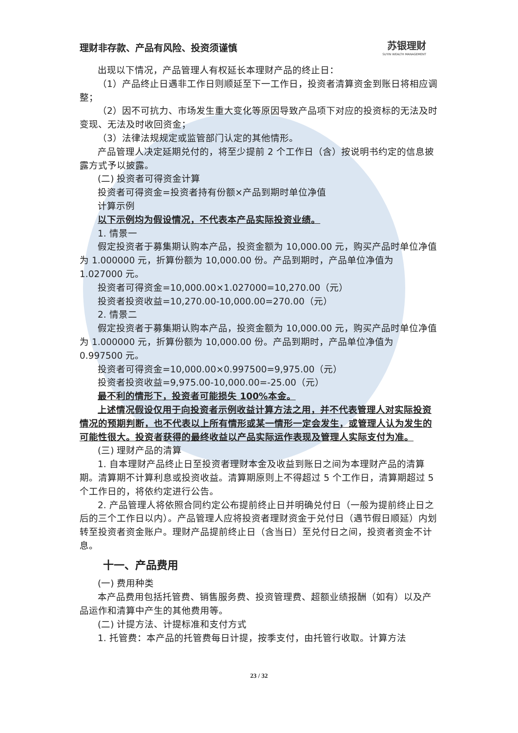理财非存款、产品有风险、投资须谨慎 苏银理财
SUYIN WEALTH MANAGEMENT
出现以下情况，产品管理人有权延长本理财产品的终止日：
（1）产品终止日遇非工作日则顺延至下一工作日，投资者清算资金到账日将相应调整；
（2）因不可抗力、市场发生重大变化等原因导致产品项下对应的投资标的无法及时变现、无法及时收回资金；
（3）法律法规规定或监管部门认定的其他情形。
产品管理人决定延期兑付的，将至少提前 2 个工作日（含）按说明书约定的信息披露方式予以披露。
(二) 投资者可得资金计算
投资者可得资金=投资者持有份额×产品到期时单位净值
计算示例
以下示例均为假设情况，不代表本产品实际投资业绩。
1. 情景一
假定投资者于募集期认购本产品，投资金额为 10,000.00 元，购买产品时单位净值为 1.000000 元，折算份额为 10,000.00 份。产品到期时，产品单位净值为 1.027000 元。
投资者可得资金=10,000.00×1.027000=10,270.00（元）
投资者投资收益=10,270.00-10,000.00=270.00（元）
2. 情景二
假定投资者于募集期认购本产品，投资金额为 10,000.00 元，购买产品时单位净值为 1.000000 元，折算份额为 10,000.00 份。产品到期时，产品单位净值为 0.997500 元。
投资者可得资金=10,000.00×0.997500=9,975.00（元）
投资者投资收益=9,975.00-10,000.00=-25.00（元）
最不利的情形下，投资者可能损失 100%本金。
上述情况假设仅用于向投资者示例收益计算方法之用，并不代表管理人对实际投资情况的预期判断，也不代表以上所有情形或某一情形一定会发生，或管理人认为发生的可能性很大。投资者获得的最终收益以产品实际运作表现及管理人实际支付为准。
(三) 理财产品的清算
1. 自本理财产品终止日至投资者理财本金及收益到账日之间为本理财产品的清算期。清算期不计算利息或投资收益。清算期原则上不得超过 5 个工作日，清算期超过 5 个工作日的，将依约定进行公告。
2. 产品管理人将依照合同约定公布提前终止日并明确兑付日（一般为提前终止日之后的三个工作日以内）。产品管理人应将投资者理财资金于兑付日（遇节假日顺延）内划转至投资者资金账户。理财产品提前终止日（含当日）至兑付日之间，投资者资金不计息。
十一、产品费用
(一) 费用种类
本产品费用包括托管费、销售服务费、投资管理费、超额业绩报酬（如有）以及产品运作和清算中产生的其他费用等。
(二) 计提方法、计提标准和支付方式
1. 托管费：本产品的托管费每日计提，按季支付，由托管行收取。计算方法
23 / 32